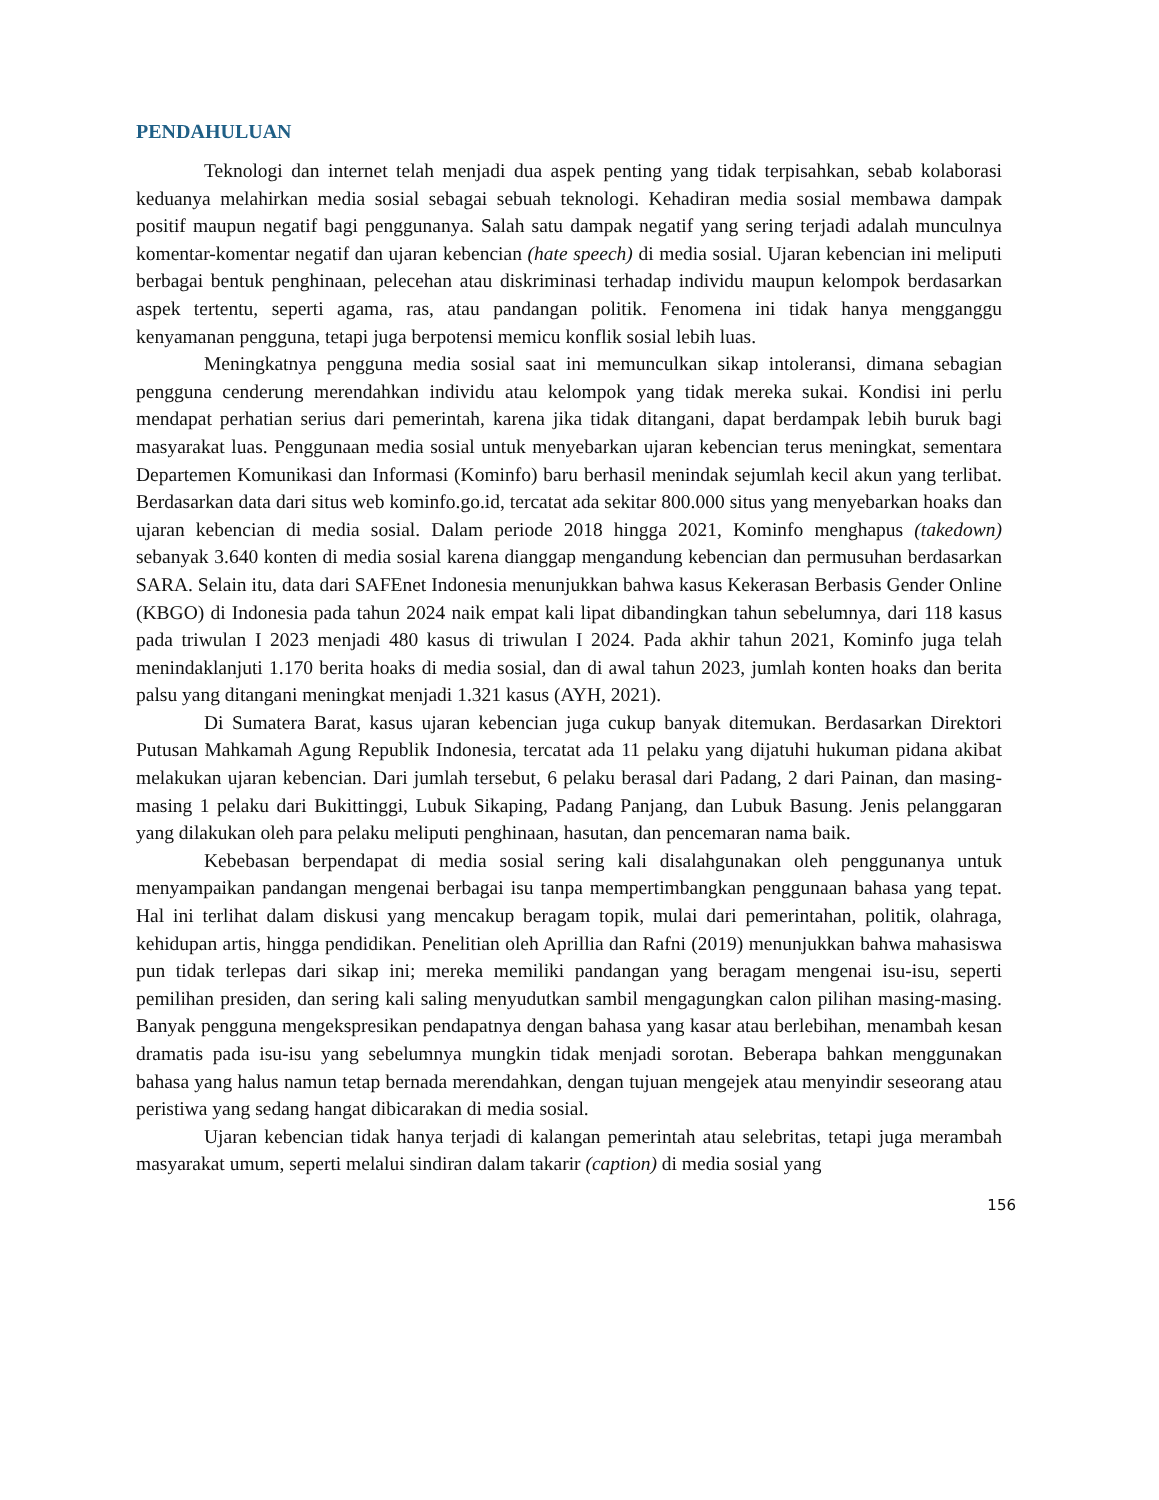PENDAHULUAN
Teknologi dan internet telah menjadi dua aspek penting yang tidak terpisahkan, sebab kolaborasi keduanya melahirkan media sosial sebagai sebuah teknologi. Kehadiran media sosial membawa dampak positif maupun negatif bagi penggunanya. Salah satu dampak negatif yang sering terjadi adalah munculnya komentar-komentar negatif dan ujaran kebencian (hate speech) di media sosial. Ujaran kebencian ini meliputi berbagai bentuk penghinaan, pelecehan atau diskriminasi terhadap individu maupun kelompok berdasarkan aspek tertentu, seperti agama, ras, atau pandangan politik. Fenomena ini tidak hanya mengganggu kenyamanan pengguna, tetapi juga berpotensi memicu konflik sosial lebih luas.
Meningkatnya pengguna media sosial saat ini memunculkan sikap intoleransi, dimana sebagian pengguna cenderung merendahkan individu atau kelompok yang tidak mereka sukai. Kondisi ini perlu mendapat perhatian serius dari pemerintah, karena jika tidak ditangani, dapat berdampak lebih buruk bagi masyarakat luas. Penggunaan media sosial untuk menyebarkan ujaran kebencian terus meningkat, sementara Departemen Komunikasi dan Informasi (Kominfo) baru berhasil menindak sejumlah kecil akun yang terlibat. Berdasarkan data dari situs web kominfo.go.id, tercatat ada sekitar 800.000 situs yang menyebarkan hoaks dan ujaran kebencian di media sosial. Dalam periode 2018 hingga 2021, Kominfo menghapus (takedown) sebanyak 3.640 konten di media sosial karena dianggap mengandung kebencian dan permusuhan berdasarkan SARA. Selain itu, data dari SAFEnet Indonesia menunjukkan bahwa kasus Kekerasan Berbasis Gender Online (KBGO) di Indonesia pada tahun 2024 naik empat kali lipat dibandingkan tahun sebelumnya, dari 118 kasus pada triwulan I 2023 menjadi 480 kasus di triwulan I 2024. Pada akhir tahun 2021, Kominfo juga telah menindaklanjuti 1.170 berita hoaks di media sosial, dan di awal tahun 2023, jumlah konten hoaks dan berita palsu yang ditangani meningkat menjadi 1.321 kasus (AYH, 2021).
Di Sumatera Barat, kasus ujaran kebencian juga cukup banyak ditemukan. Berdasarkan Direktori Putusan Mahkamah Agung Republik Indonesia, tercatat ada 11 pelaku yang dijatuhi hukuman pidana akibat melakukan ujaran kebencian. Dari jumlah tersebut, 6 pelaku berasal dari Padang, 2 dari Painan, dan masing-masing 1 pelaku dari Bukittinggi, Lubuk Sikaping, Padang Panjang, dan Lubuk Basung. Jenis pelanggaran yang dilakukan oleh para pelaku meliputi penghinaan, hasutan, dan pencemaran nama baik.
Kebebasan berpendapat di media sosial sering kali disalahgunakan oleh penggunanya untuk menyampaikan pandangan mengenai berbagai isu tanpa mempertimbangkan penggunaan bahasa yang tepat. Hal ini terlihat dalam diskusi yang mencakup beragam topik, mulai dari pemerintahan, politik, olahraga, kehidupan artis, hingga pendidikan. Penelitian oleh Aprillia dan Rafni (2019) menunjukkan bahwa mahasiswa pun tidak terlepas dari sikap ini; mereka memiliki pandangan yang beragam mengenai isu-isu, seperti pemilihan presiden, dan sering kali saling menyudutkan sambil mengagungkan calon pilihan masing-masing. Banyak pengguna mengekspresikan pendapatnya dengan bahasa yang kasar atau berlebihan, menambah kesan dramatis pada isu-isu yang sebelumnya mungkin tidak menjadi sorotan. Beberapa bahkan menggunakan bahasa yang halus namun tetap bernada merendahkan, dengan tujuan mengejek atau menyindir seseorang atau peristiwa yang sedang hangat dibicarakan di media sosial.
Ujaran kebencian tidak hanya terjadi di kalangan pemerintah atau selebritas, tetapi juga merambah masyarakat umum, seperti melalui sindiran dalam takarir (caption) di media sosial yang
156